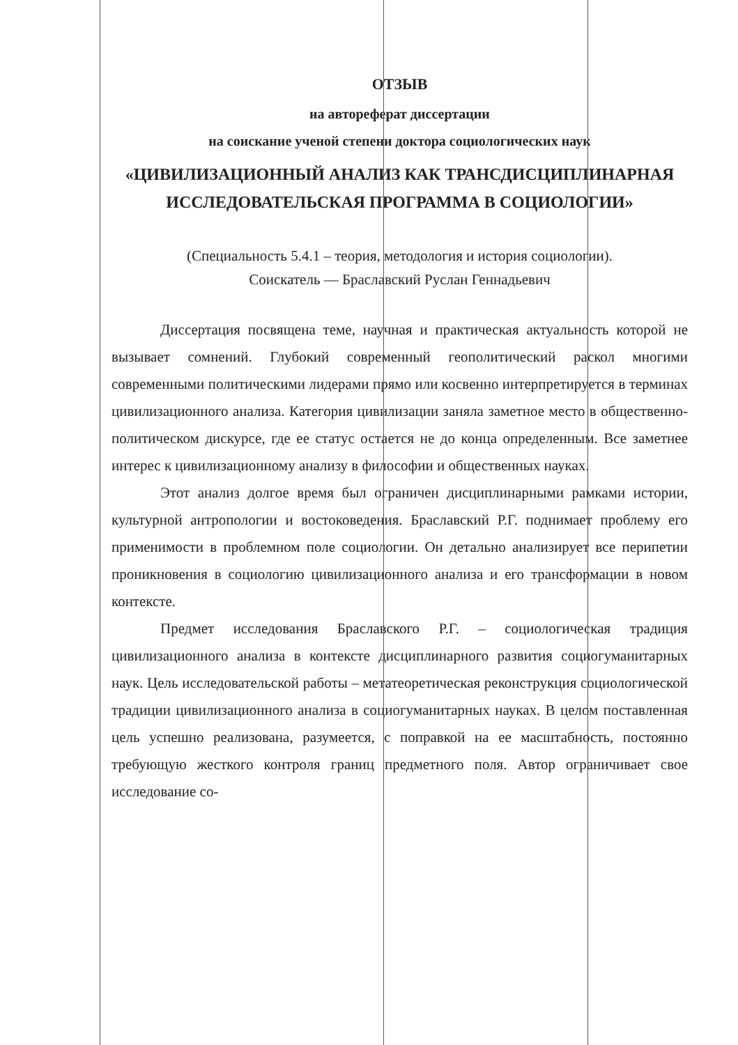ОТЗЫВ
на автореферат диссертации
на соискание ученой степени доктора социологических наук
«ЦИВИЛИЗАЦИОННЫЙ АНАЛИЗ КАК ТРАНСДИСЦИПЛИНАРНАЯ ИССЛЕДОВАТЕЛЬСКАЯ ПРОГРАММА В СОЦИОЛОГИИ»
(Специальность 5.4.1 – теория, методология и история социологии).
Соискатель — Браславский Руслан Геннадьевич
Диссертация посвящена теме, научная и практическая актуальность которой не вызывает сомнений. Глубокий современный геополитический раскол многими современными политическими лидерами прямо или косвенно интерпретируется в терминах цивилизационного анализа. Категория цивилизации заняла заметное место в общественно-политическом дискурсе, где ее статус остается не до конца определенным. Все заметнее интерес к цивилизационному анализу в философии и общественных науках.
Этот анализ долгое время был ограничен дисциплинарными рамками истории, культурной антропологии и востоковедения. Браславский Р.Г. поднимает проблему его применимости в проблемном поле социологии. Он детально анализирует все перипетии проникновения в социологию цивилизационного анализа и его трансформации в новом контексте.
Предмет исследования Браславского Р.Г. – социологическая традиция цивилизационного анализа в контексте дисциплинарного развития социогуманитарных наук. Цель исследовательской работы – метатеоретическая реконструкция социологической традиции цивилизационного анализа в социогуманитарных науках. В целом поставленная цель успешно реализована, разумеется, с поправкой на ее масштабность, постоянно требующую жесткого контроля границ предметного поля. Автор ограничивает свое исследование со-